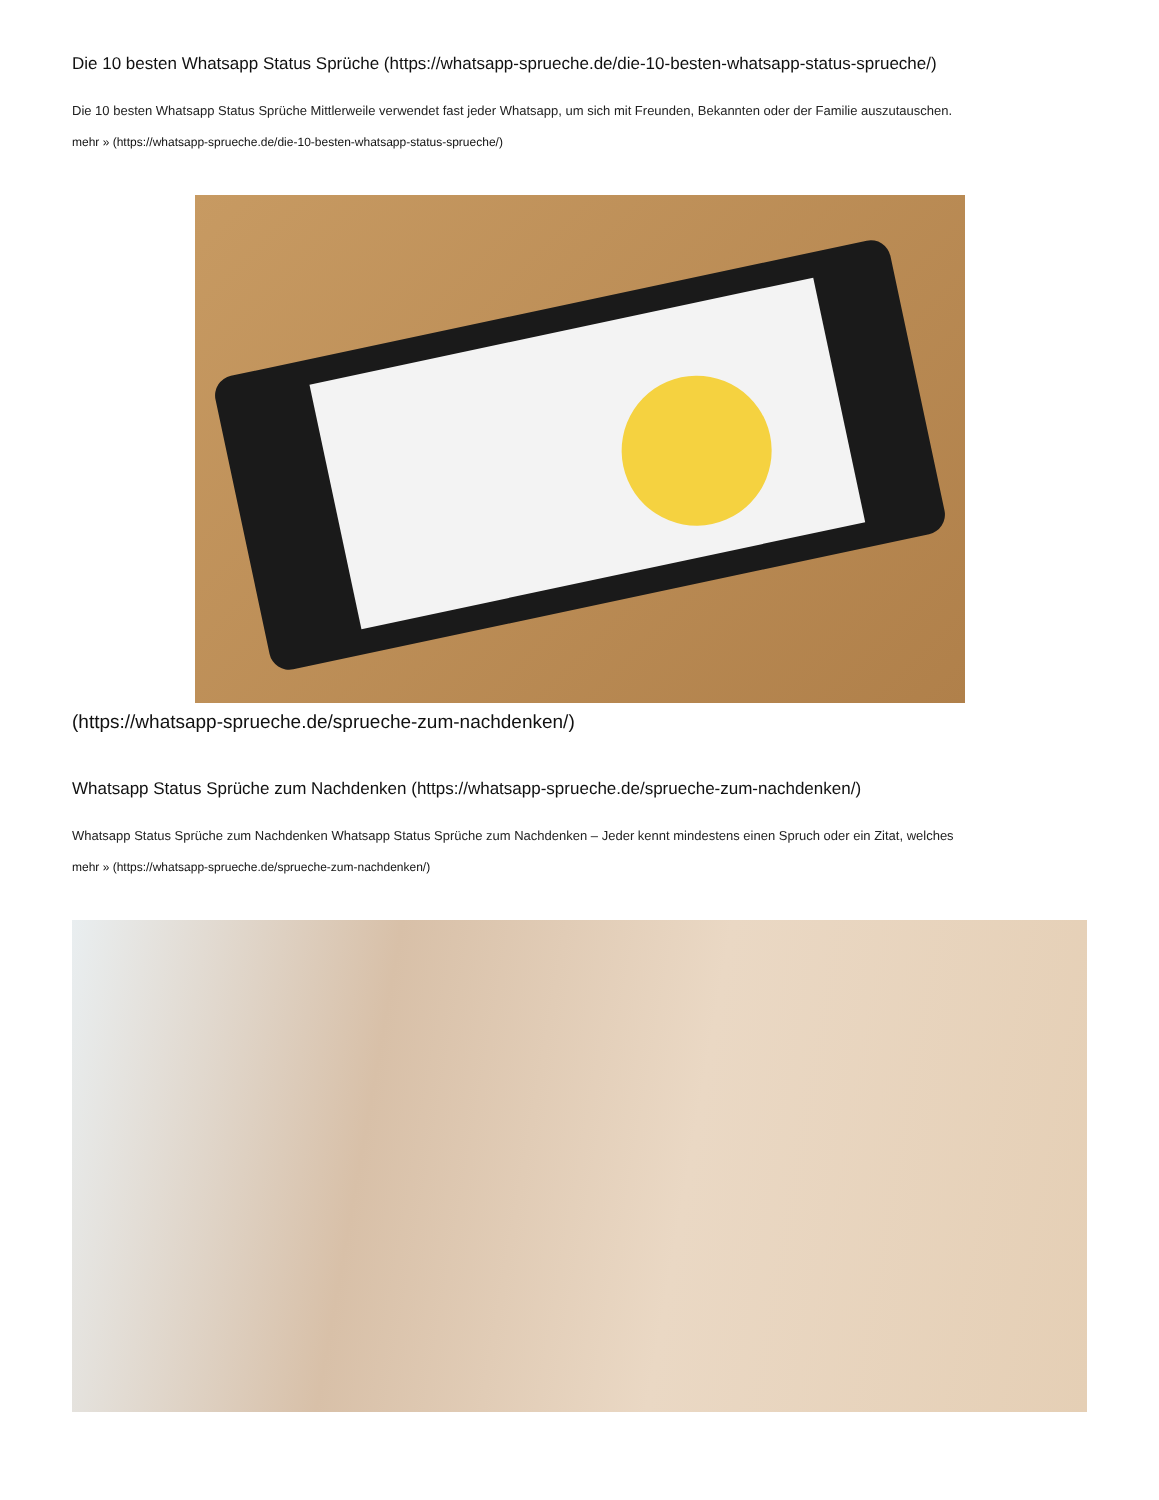Die 10 besten Whatsapp Status Sprüche (https://whatsapp-sprueche.de/die-10-besten-whatsapp-status-sprueche/)
Die 10 besten Whatsapp Status Sprüche Mittlerweile verwendet fast jeder Whatsapp, um sich mit Freunden, Bekannten oder der Familie auszutauschen.
mehr » (https://whatsapp-sprueche.de/die-10-besten-whatsapp-status-sprueche/)
(https://whatsapp-sprueche.de/sprueche-zum-nachdenken/)
Whatsapp Status Sprüche zum Nachdenken (https://whatsapp-sprueche.de/sprueche-zum-nachdenken/)
Whatsapp Status Sprüche zum Nachdenken Whatsapp Status Sprüche zum Nachdenken – Jeder kennt mindestens einen Spruch oder ein Zitat, welches
mehr » (https://whatsapp-sprueche.de/sprueche-zum-nachdenken/)